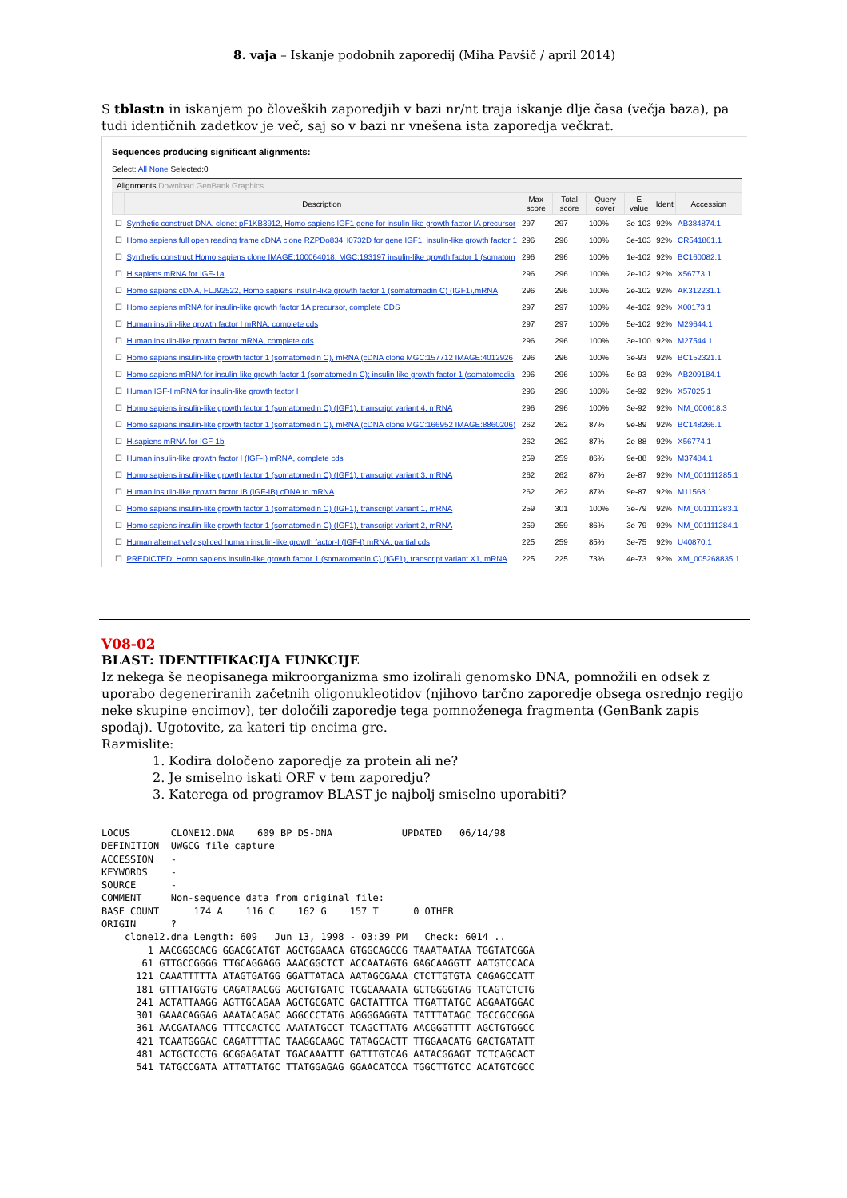8. vaja – Iskanje podobnih zaporedij (Miha Pavšič / april 2014)
S tblastn in iskanjem po človeških zaporedjih v bazi nr/nt traja iskanje dlje časa (večja baza), pa tudi identičnih zadetkov je več, saj so v bazi nr vnešena ista zaporedja večkrat.
Sequences producing significant alignments:
Select: All None Selected:0
Alignments Download GenBank Graphics
| | Description | Max score | Total score | Query cover | E value | Ident | Accession |
| --- | --- | --- | --- | --- | --- | --- | --- |
| ☐ | Synthetic construct DNA, clone: pF1KB3912, Homo sapiens IGF1 gene for insulin-like growth factor IA precursor | 297 | 297 | 100% | 3e-103 | 92% | AB384874.1 |
| ☐ | Homo sapiens full open reading frame cDNA clone RZPDo834H0732D for gene IGF1, insulin-like growth factor 1 | 296 | 296 | 100% | 3e-103 | 92% | CR541861.1 |
| ☐ | Synthetic construct Homo sapiens clone IMAGE:100064018, MGC:193197 insulin-like growth factor 1 (somatom | 296 | 296 | 100% | 1e-102 | 92% | BC160082.1 |
| ☐ | H.sapiens mRNA for IGF-1a | 296 | 296 | 100% | 2e-102 | 92% | X56773.1 |
| ☐ | Homo sapiens cDNA, FLJ92522, Homo sapiens insulin-like growth factor 1 (somatomedin C) (IGF1),mRNA | 296 | 296 | 100% | 2e-102 | 92% | AK312231.1 |
| ☐ | Homo sapiens mRNA for insulin-like growth factor 1A precursor, complete CDS | 297 | 297 | 100% | 4e-102 | 92% | X00173.1 |
| ☐ | Human insulin-like growth factor I mRNA, complete cds | 297 | 297 | 100% | 5e-102 | 92% | M29644.1 |
| ☐ | Human insulin-like growth factor mRNA, complete cds | 296 | 296 | 100% | 3e-100 | 92% | M27544.1 |
| ☐ | Homo sapiens insulin-like growth factor 1 (somatomedin C), mRNA (cDNA clone MGC:157712 IMAGE:4012926 | 296 | 296 | 100% | 3e-93 | 92% | BC152321.1 |
| ☐ | Homo sapiens mRNA for insulin-like growth factor 1 (somatomedin C); insulin-like growth factor 1 (somatomedia | 296 | 296 | 100% | 5e-93 | 92% | AB209184.1 |
| ☐ | Human IGF-I mRNA for insulin-like growth factor I | 296 | 296 | 100% | 3e-92 | 92% | X57025.1 |
| ☐ | Homo sapiens insulin-like growth factor 1 (somatomedin C) (IGF1), transcript variant 4, mRNA | 296 | 296 | 100% | 3e-92 | 92% | NM_000618.3 |
| ☐ | Homo sapiens insulin-like growth factor 1 (somatomedin C), mRNA (cDNA clone MGC:166952 IMAGE:8860206) | 262 | 262 | 87% | 9e-89 | 92% | BC148266.1 |
| ☐ | H.sapiens mRNA for IGF-1b | 262 | 262 | 87% | 2e-88 | 92% | X56774.1 |
| ☐ | Human insulin-like growth factor I (IGF-I) mRNA, complete cds | 259 | 259 | 86% | 9e-88 | 92% | M37484.1 |
| ☐ | Homo sapiens insulin-like growth factor 1 (somatomedin C) (IGF1), transcript variant 3, mRNA | 262 | 262 | 87% | 2e-87 | 92% | NM_001111285.1 |
| ☐ | Human insulin-like growth factor IB (IGF-IB) cDNA to mRNA | 262 | 262 | 87% | 9e-87 | 92% | M11568.1 |
| ☐ | Homo sapiens insulin-like growth factor 1 (somatomedin C) (IGF1), transcript variant 1, mRNA | 259 | 301 | 100% | 3e-79 | 92% | NM_001111283.1 |
| ☐ | Homo sapiens insulin-like growth factor 1 (somatomedin C) (IGF1), transcript variant 2, mRNA | 259 | 259 | 86% | 3e-79 | 92% | NM_001111284.1 |
| ☐ | Human alternatively spliced human insulin-like growth factor-I (IGF-I) mRNA, partial cds | 225 | 259 | 85% | 3e-75 | 92% | U40870.1 |
| ☐ | PREDICTED: Homo sapiens insulin-like growth factor 1 (somatomedin C) (IGF1), transcript variant X1, mRNA | 225 | 225 | 73% | 4e-73 | 92% | XM_005268835.1 |
V08-02
BLAST: IDENTIFIKACIJA FUNKCIJE
Iz nekega še neopisanega mikroorganizma smo izolirali genomsko DNA, pomnožili en odsek z uporabo degeneriranih začetnih oligonukleotidov (njihovo tarčno zaporedje obsega osrednjo regijo neke skupine encimov), ter določili zaporedje tega pomnoženega fragmenta (GenBank zapis spodaj). Ugotovite, za kateri tip encima gre.
Razmislite:
1. Kodira določeno zaporedje za protein ali ne?
2. Je smiselno iskati ORF v tem zaporedju?
3. Katerega od programov BLAST je najbolj smiselno uporabiti?
LOCUS       CLONE12.DNA    609 BP DS-DNA            UPDATED   06/14/98
DEFINITION  UWGCG file capture
ACCESSION   -
KEYWORDS    -
SOURCE      -
COMMENT     Non-sequence data from original file:
BASE COUNT      174 A    116 C    162 G    157 T      0 OTHER
ORIGIN      ?
    clone12.dna Length: 609   Jun 13, 1998 - 03:39 PM   Check: 6014 ..
        1 AACGGGCACG GGACGCATGT AGCTGGAACA GTGGCAGCCG TAAATAATAA TGGTATCGGA
       61 GTTGCCGGGG TTGCAGGAGG AAACGGCTCT ACCAATAGTG GAGCAAGGTT AATGTCCACA
      121 CAAATTTTTA ATAGTGATGG GGATTATACA AATAGCGAAA CTCTTGTGTA CAGAGCCATT
      181 GTTTATGGTG CAGATAACGG AGCTGTGATC TCGCAAAATA GCTGGGGTAG TCAGTCTCTG
      241 ACTATTAAGG AGTTGCAGAA AGCTGCGATC GACTATTTCA TTGATTATGC AGGAATGGAC
      301 GAAACAGGAG AAATACAGAC AGGCCCTATG AGGGGAGGTA TATTTATAGC TGCCGCCGGA
      361 AACGATAACG TTTCCACTCC AAATATGCCT TCAGCTTATG AACGGGTTTT AGCTGTGGCC
      421 TCAATGGGAC CAGATTTTAC TAAGGCAAGC TATAGCACTT TTGGAACATG GACTGATATT
      481 ACTGCTCCTG GCGGAGATAT TGACAAATTT GATTTGTCAG AATACGGAGT TCTCAGCACT
      541 TATGCCGATA ATTATTATGC TTATGGAGAG GGAACATCCA TGGCTTGTCC ACATGTCGCC